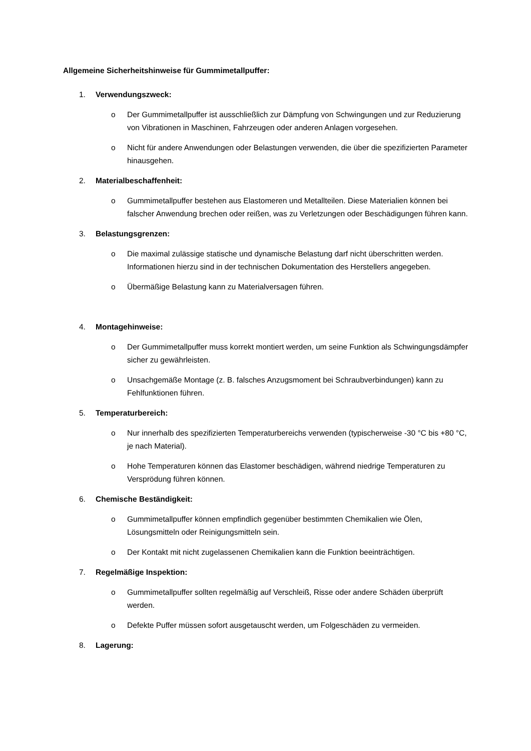Allgemeine Sicherheitshinweise für Gummimetallpuffer:
1. Verwendungszweck:
o Der Gummimetallpuffer ist ausschließlich zur Dämpfung von Schwingungen und zur Reduzierung von Vibrationen in Maschinen, Fahrzeugen oder anderen Anlagen vorgesehen.
o Nicht für andere Anwendungen oder Belastungen verwenden, die über die spezifizierten Parameter hinausgehen.
2. Materialbeschaffenheit:
o Gummimetallpuffer bestehen aus Elastomeren und Metallteilen. Diese Materialien können bei falscher Anwendung brechen oder reißen, was zu Verletzungen oder Beschädigungen führen kann.
3. Belastungsgrenzen:
o Die maximal zulässige statische und dynamische Belastung darf nicht überschritten werden. Informationen hierzu sind in der technischen Dokumentation des Herstellers angegeben.
o Übermäßige Belastung kann zu Materialversagen führen.
4. Montagehinweise:
o Der Gummimetallpuffer muss korrekt montiert werden, um seine Funktion als Schwingungsdämpfer sicher zu gewährleisten.
o Unsachgemäße Montage (z. B. falsches Anzugsmoment bei Schraubverbindungen) kann zu Fehlfunktionen führen.
5. Temperaturbereich:
o Nur innerhalb des spezifizierten Temperaturbereichs verwenden (typischerweise -30 °C bis +80 °C, je nach Material).
o Hohe Temperaturen können das Elastomer beschädigen, während niedrige Temperaturen zu Versprödung führen können.
6. Chemische Beständigkeit:
o Gummimetallpuffer können empfindlich gegenüber bestimmten Chemikalien wie Ölen, Lösungsmitteln oder Reinigungsmitteln sein.
o Der Kontakt mit nicht zugelassenen Chemikalien kann die Funktion beeinträchtigen.
7. Regelmäßige Inspektion:
o Gummimetallpuffer sollten regelmäßig auf Verschleiß, Risse oder andere Schäden überprüft werden.
o Defekte Puffer müssen sofort ausgetauscht werden, um Folgeschäden zu vermeiden.
8. Lagerung: